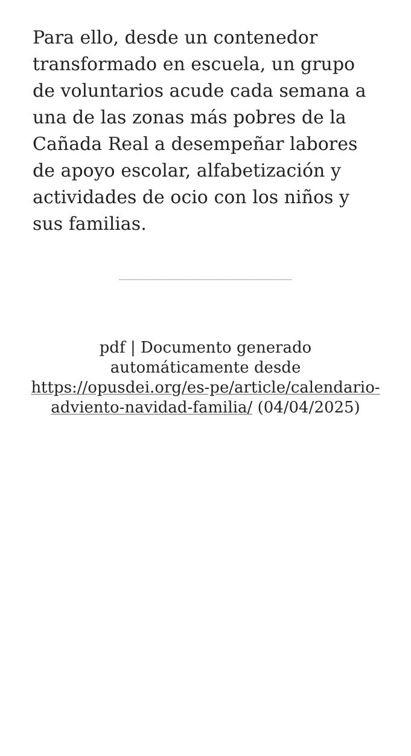Para ello, desde un contenedor transformado en escuela, un grupo de voluntarios acude cada semana a una de las zonas más pobres de la Cañada Real a desempeñar labores de apoyo escolar, alfabetización y actividades de ocio con los niños y sus familias.
pdf | Documento generado automáticamente desde https://opusdei.org/es-pe/article/calendario-adviento-navidad-familia/ (04/04/2025)